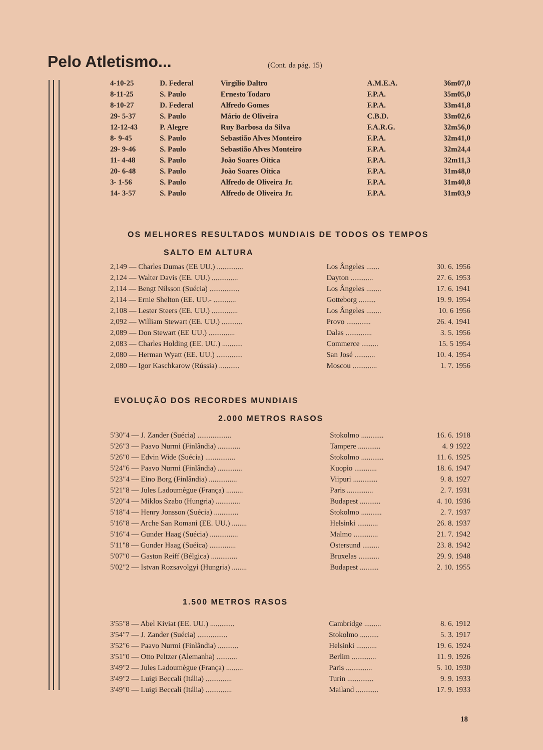Pelo Atletismo... (Cont. da pág. 15)
| 4-10-25 | D. Federal | Virgílio Daltro | A.M.E.A. | 36m07,0 |
| 8-11-25 | S. Paulo | Ernesto Todaro | F.P.A. | 35m05,0 |
| 8-10-27 | D. Federal | Alfredo Gomes | F.P.A. | 33m41,8 |
| 29- 5-37 | S. Paulo | Mário de Oliveira | C.B.D. | 33m02,6 |
| 12-12-43 | P. Alegre | Ruy Barbosa da Silva | F.A.R.G. | 32m56,0 |
| 8- 9-45 | S. Paulo | Sebastião Alves Monteiro | F.P.A. | 32m41,0 |
| 29- 9-46 | S. Paulo | Sebastião Alves Monteiro | F.P.A. | 32m24,4 |
| 11- 4-48 | S. Paulo | João Soares Oitica | F.P.A. | 32m11,3 |
| 20- 6-48 | S. Paulo | João Soares Oitica | F.P.A. | 31m48,0 |
| 3- 1-56 | S. Paulo | Alfredo de Oliveira Jr. | F.P.A. | 31m40,8 |
| 14- 3-57 | S. Paulo | Alfredo de Oliveira Jr. | F.P.A. | 31m03,9 |
OS MELHORES RESULTADOS MUNDIAIS DE TODOS OS TEMPOS
SALTO EM ALTURA
| 2,149 — Charles Dumas (EE UU.) .............. | Los Ângeles ....... | 30. 6. 1956 |
| 2,124 — Walter Davis (EE. UU.) .............. | Dayton ............ | 27. 6. 1953 |
| 2,114 — Bengt Nilsson (Suécia) ................ | Los Ângeles ........ | 17. 6. 1941 |
| 2,114 — Ernie Shelton (EE. UU.- ............ | Gotteborg ......... | 19. 9. 1954 |
| 2,108 — Lester Steers (EE. UU.) .............. | Los Ângeles ........ | 10. 6 1956 |
| 2,092 — William Stewart (EE. UU.) ........... | Provo ............. | 26. 4. 1941 |
| 2,089 — Don Stewart (EE UU.) .............. | Dalas .............. | 3. 5. 1956 |
| 2,083 — Charles Holding (EE. UU.) ........... | Commerce ......... | 15. 5 1954 |
| 2,080 — Herman Wyatt (EE. UU.) .............. | San José ........... | 10. 4. 1954 |
| 2,080 — Igor Kaschkarow (Rússia) ........... | Moscou ............. | 1. 7. 1956 |
EVOLUÇÃO DOS RECORDES MUNDIAIS
2.000 METROS RASOS
| 5'30"4 — J. Zander (Suécia) .................. | Stokolmo ............ | 16. 6. 1918 |
| 5'26"3 — Paavo Nurmi (Finlândia) ............ | Tampere ............ | 4. 9 1922 |
| 5'26"0 — Edvin Wide (Suécia) ................ | Stokolmo ............ | 11. 6. 1925 |
| 5'24"6 — Paavo Nurmi (Finlândia) ............. | Kuopio ............ | 18. 6. 1947 |
| 5'23"4 — Eino Borg (Finlândia) ............... | Viipuri ............. | 9. 8. 1927 |
| 5'21"8 — Jules Ladoumègue (França) ......... | Paris .............. | 2. 7. 1931 |
| 5'20"4 — Miklos Szabo (Hungria) ............. | Budapest ........... | 4. 10. 1936 |
| 5'18"4 — Henry Jonsson (Suécia) ............. | Stokolmo ........... | 2. 7. 1937 |
| 5'16"8 — Arche San Romani (EE. UU.) ........ | Helsinki ........... | 26. 8. 1937 |
| 5'16"4 — Gunder Haag (Suécia) ............... | Malmo ............. | 21. 7. 1942 |
| 5'11"8 — Gunder Haag (Suéica) .............. | Ostersund ......... | 23. 8. 1942 |
| 5'07"0 — Gaston Reiff (Bélgica) .............. | Bruxelas ........... | 29. 9. 1948 |
| 5'02"2 — Istvan Rozsavolgyi (Hungria) ........ | Budapest .......... | 2. 10. 1955 |
1.500 METROS RASOS
| 3'55"8 — Abel Kiviat (EE. UU.) ............. | Cambridge ......... | 8. 6. 1912 |
| 3'54"7 — J. Zander (Suécia) ................ | Stokolmo .......... | 5. 3. 1917 |
| 3'52"6 — Paavo Nurmi (Finlândia) ........... | Helsinki ........... | 19. 6. 1924 |
| 3'51"0 — Otto Peltzer (Alemanha) ........... | Berlim ............. | 11. 9. 1926 |
| 3'49"2 — Jules Ladoumègue (França) ......... | Paris .............. | 5. 10. 1930 |
| 3'49"2 — Luigi Beccali (Itália) .............. | Turin .............. | 9. 9. 1933 |
| 3'49"0 — Luigi Beccali (Itália) .............. | Mailand ............ | 17. 9. 1933 |
18